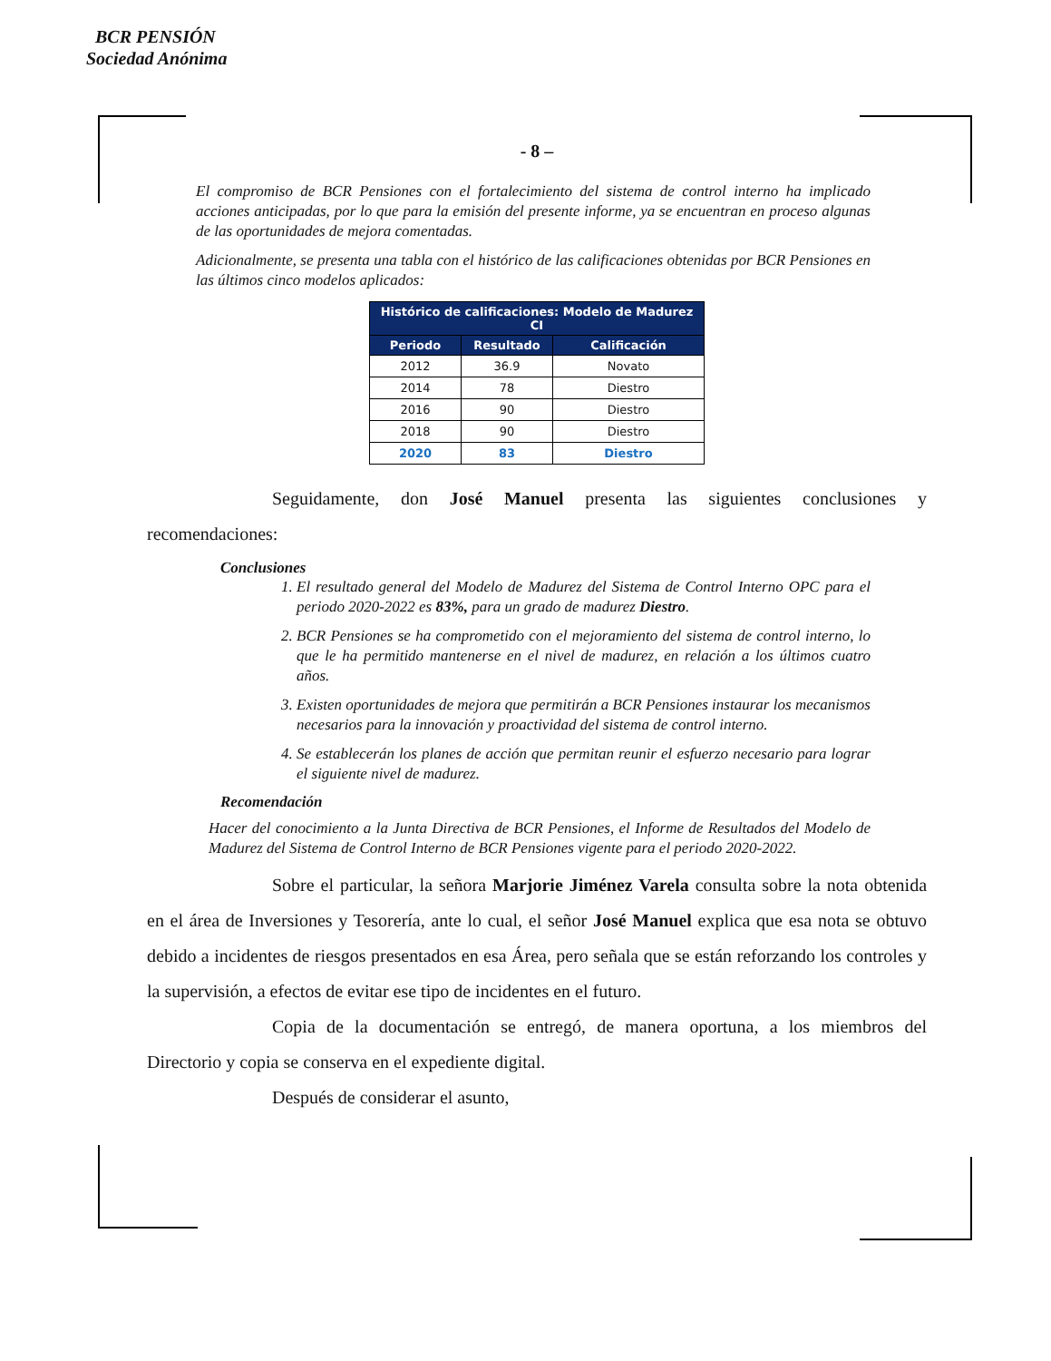BCR PENSIÓN
Sociedad Anónima
- 8 –
El compromiso de BCR Pensiones con el fortalecimiento del sistema de control interno ha implicado acciones anticipadas, por lo que para la emisión del presente informe, ya se encuentran en proceso algunas de las oportunidades de mejora comentadas.
Adicionalmente, se presenta una tabla con el histórico de las calificaciones obtenidas por BCR Pensiones en las últimos cinco modelos aplicados:
| Histórico de calificaciones: Modelo de Madurez CI | | |
| --- | --- | --- |
| Periodo | Resultado | Calificación |
| 2012 | 36.9 | Novato |
| 2014 | 78 | Diestro |
| 2016 | 90 | Diestro |
| 2018 | 90 | Diestro |
| 2020 | 83 | Diestro |
Seguidamente, don José Manuel presenta las siguientes conclusiones y recomendaciones:
Conclusiones
1. El resultado general del Modelo de Madurez del Sistema de Control Interno OPC para el periodo 2020-2022 es 83%, para un grado de madurez Diestro.
2. BCR Pensiones se ha comprometido con el mejoramiento del sistema de control interno, lo que le ha permitido mantenerse en el nivel de madurez, en relación a los últimos cuatro años.
3. Existen oportunidades de mejora que permitirán a BCR Pensiones instaurar los mecanismos necesarios para la innovación y proactividad del sistema de control interno.
4. Se establecerán los planes de acción que permitan reunir el esfuerzo necesario para lograr el siguiente nivel de madurez.
Recomendación
Hacer del conocimiento a la Junta Directiva de BCR Pensiones, el Informe de Resultados del Modelo de Madurez del Sistema de Control Interno de BCR Pensiones vigente para el periodo 2020-2022.
Sobre el particular, la señora Marjorie Jiménez Varela consulta sobre la nota obtenida en el área de Inversiones y Tesorería, ante lo cual, el señor José Manuel explica que esa nota se obtuvo debido a incidentes de riesgos presentados en esa Área, pero señala que se están reforzando los controles y la supervisión, a efectos de evitar ese tipo de incidentes en el futuro.
Copia de la documentación se entregó, de manera oportuna, a los miembros del Directorio y copia se conserva en el expediente digital.
Después de considerar el asunto,